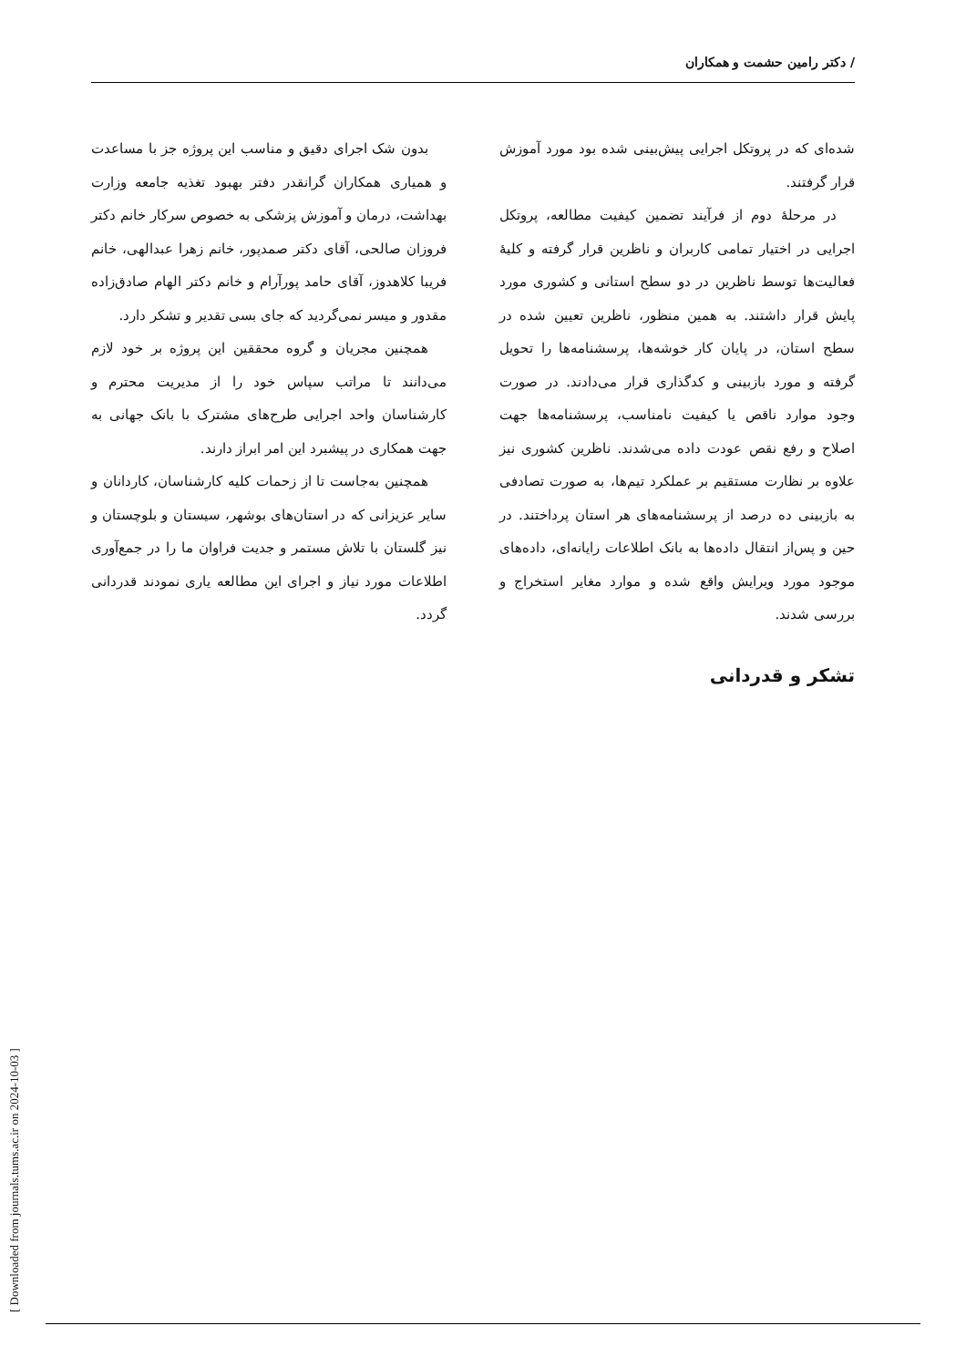/ دکتر رامین حشمت و همکاران
شده‌ای که در پروتکل اجرایی پیش‌بینی شده بود مورد آموزش قرار گرفتند.
در مرحلهٔ دوم از فرآیند تضمین کیفیت مطالعه، پروتکل اجرایی در اختیار تمامی کاربران و ناظرین قرار گرفته و کلیهٔ فعالیت‌ها توسط ناظرین در دو سطح استانی و کشوری مورد پایش قرار داشتند. به همین منظور، ناظرین تعیین شده در سطح استان، در پایان کار خوشه‌ها، پرسشنامه‌ها را تحویل گرفته و مورد بازبینی و کدگذاری قرار می‌دادند. در صورت وجود موارد ناقص یا کیفیت نامناسب، پرسشنامه‌ها جهت اصلاح و رفع نقص عودت داده می‌شدند. ناظرین کشوری نیز علاوه بر نظارت مستقیم بر عملکرد تیم‌ها، به صورت تصادفی به بازبینی ده درصد از پرسشنامه‌های هر استان پرداختند. در حین و پس‌از انتقال داده‌ها به بانک اطلاعات رایانه‌ای، داده‌های موجود مورد ویرایش واقع شده و موارد مغایر استخراج و بررسی شدند.
تشکر و قدردانی
بدون شک اجرای دقیق و مناسب این پروژه جز با مساعدت و همیاری همکاران گرانقدر دفتر بهبود تغذیه جامعه وزارت بهداشت، درمان و آموزش پزشکی به خصوص سرکار خانم دکتر فروزان صالحی، آقای دکتر صمدپور، خانم زهرا عبدالهی، خانم فریبا کلاهدوز، آقای حامد پورآرام و خانم دکتر الهام صادق‌زاده مقدور و میسر نمی‌گردید که جای بسی تقدیر و تشکر دارد.
همچنین مجریان و گروه محققین این پروژه بر خود لازم می‌دانند تا مراتب سپاس خود را از مدیریت محترم و کارشناسان واحد اجرایی طرح‌های مشترک با بانک جهانی به جهت همکاری در پیشبرد این امر ابراز دارند.
همچنین به‌جاست تا از زحمات کلیه کارشناسان، کاردانان و سایر عزیزانی که در استان‌های بوشهر، سیستان و بلوچستان و نیز گلستان با تلاش مستمر و جدیت فراوان ما را در جمع‌آوری اطلاعات مورد نیاز و اجرای این مطالعه یاری نمودند قدردانی گردد.
[ Downloaded from journals.tums.ac.ir on 2024-10-03 ]